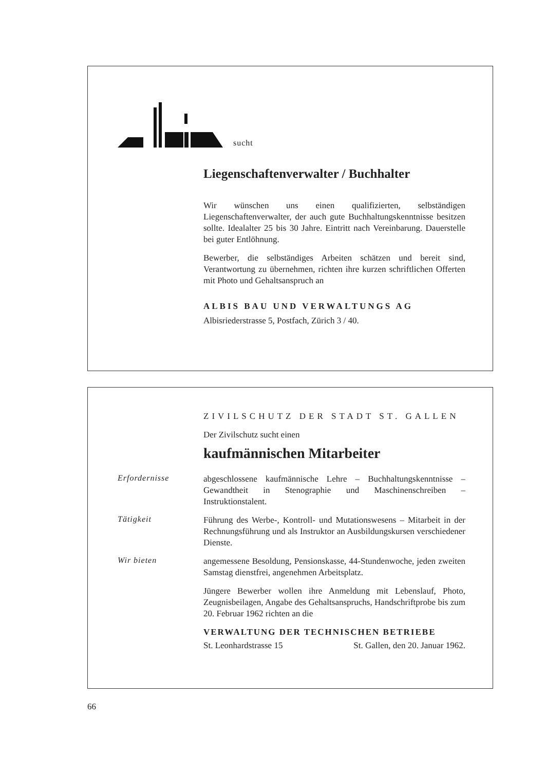sucht
Liegenschaftenverwalter / Buchhalter
Wir wünschen uns einen qualifizierten, selbständigen Liegenschaftenverwalter, der auch gute Buchhaltungskenntnisse besitzen sollte. Idealalter 25 bis 30 Jahre. Eintritt nach Vereinbarung. Dauerstelle bei guter Entlöhnung.
Bewerber, die selbständiges Arbeiten schätzen und bereit sind, Verantwortung zu übernehmen, richten ihre kurzen schriftlichen Offerten mit Photo und Gehaltsanspruch an
ALBIS BAU UND VERWALTUNGS AG
Albisriederstrasse 5, Postfach, Zürich 3 / 40.
ZIVILSCHUTZ DER STADT ST. GALLEN
Der Zivilschutz sucht einen
kaufmännischen Mitarbeiter
Erfordernisse
abgeschlossene kaufmännische Lehre – Buchhaltungskenntnisse – Gewandtheit in Stenographie und Maschinenschreiben – Instruktionstalent.
Tätigkeit
Führung des Werbe-, Kontroll- und Mutationswesens – Mitarbeit in der Rechnungsführung und als Instruktor an Ausbildungskursen verschiedener Dienste.
Wir bieten
angemessene Besoldung, Pensionskasse, 44-Stundenwoche, jeden zweiten Samstag dienstfrei, angenehmen Arbeitsplatz.
Jüngere Bewerber wollen ihre Anmeldung mit Lebenslauf, Photo, Zeugnisbeilagen, Angabe des Gehaltsanspruchs, Handschriftprobe bis zum 20. Februar 1962 richten an die
VERWALTUNG DER TECHNISCHEN BETRIEBE
St. Leonhardstrasse 15 St. Gallen, den 20. Januar 1962.
66